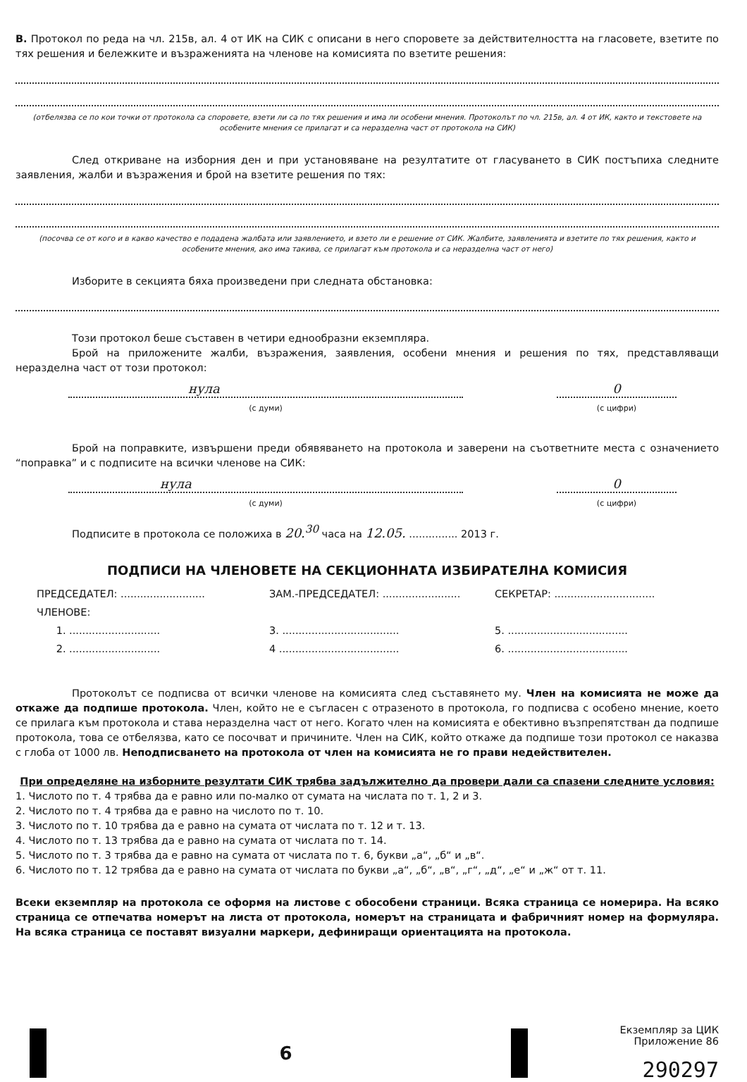В. Протокол по реда на чл. 215в, ал. 4 от ИК на СИК с описани в него споровете за действителността на гласовете, взетите по тях решения и бележките и възраженията на членове на комисията по взетите решения:
(отбелязва се по кои точки от протокола са споровете, взети ли са по тях решения и има ли особени мнения. Протоколът по чл. 215в, ал. 4 от ИК, както и текстовете на особените мнения се прилагат и са неразделна част от протокола на СИК)
След откриване на изборния ден и при установяване на резултатите от гласуването в СИК постъпиха следните заявления, жалби и възражения и брой на взетите решения по тях:
(посочва се от кого и в какво качество е подадена жалбата или заявлението, и взето ли е решение от СИК. Жалбите, заявленията и взетите по тях решения, както и особените мнения, ако има такива, се прилагат към протокола и са неразделна част от него)
Изборите в секцията бяха произведени при следната обстановка:
Този протокол беше съставен в четири еднообразни екземпляра.
Брой на приложените жалби, възражения, заявления, особени мнения и решения по тях, представляващи неразделна част от този протокол:
нула
(с думи)
0
(с цифри)
Брой на поправките, извършени преди обявяването на протокола и заверени на съответните места с означението “поправка” и с подписите на всички членове на СИК:
нула
(с думи)
0
(с цифри)
Подписите в протокола се положиха в 20.<sup>30</sup> часа на 12.05. ............... 2013 г.
ПОДПИСИ НА ЧЛЕНОВЕТЕ НА СЕКЦИОННАТА ИЗБИРАТЕЛНА КОМИСИЯ
ПРЕДСЕДАТЕЛ: ..........................
ЗАМ.-ПРЕДСЕДАТЕЛ: ........................
СЕКРЕТАР: ...............................
ЧЛЕНОВЕ:
1. ............................
3. ....................................
5. .....................................
2. ............................
4 .....................................
6. .....................................
Протоколът се подписва от всички членове на комисията след съставянето му. Член на комисията не може да откаже да подпише протокола. Член, който не е съгласен с отразеното в протокола, го подписва с особено мнение, което се прилага към протокола и става неразделна част от него. Когато член на комисията е обективно възпрепятстван да подпише протокола, това се отбелязва, като се посочват и причините. Член на СИК, който откаже да подпише този протокол се наказва с глоба от 1000 лв. Неподписването на протокола от член на комисията не го прави недействителен.
При определяне на изборните резултати СИК трябва задължително да провери дали са спазени следните условия:
1. Числото по т. 4 трябва да е равно или по-малко от сумата на числата по т. 1, 2 и 3.
2. Числото по т. 4 трябва да е равно на числото по т. 10.
3. Числото по т. 10 трябва да е равно на сумата от числата по т. 12 и т. 13.
4. Числото по т. 13 трябва да е равно на сумата от числата по т. 14.
5. Числото по т. 3 трябва да е равно на сумата от числата по т. 6, букви „а“, „б“ и „в“.
6. Числото по т. 12 трябва да е равно на сумата от числата по букви „а“, „б“, „в“, „г“, „д“, „е“ и „ж“ от т. 11.
Всеки екземпляр на протокола се оформя на листове с обособени страници. Всяка страница се номерира. На всяко страница се отпечатва номерът на листа от протокола, номерът на страницата и фабричният номер на формуляра. На всяка страница се поставят визуални маркери, дефиниращи ориентацията на протокола.
6
Екземпляр за ЦИК
Приложение 86
290297